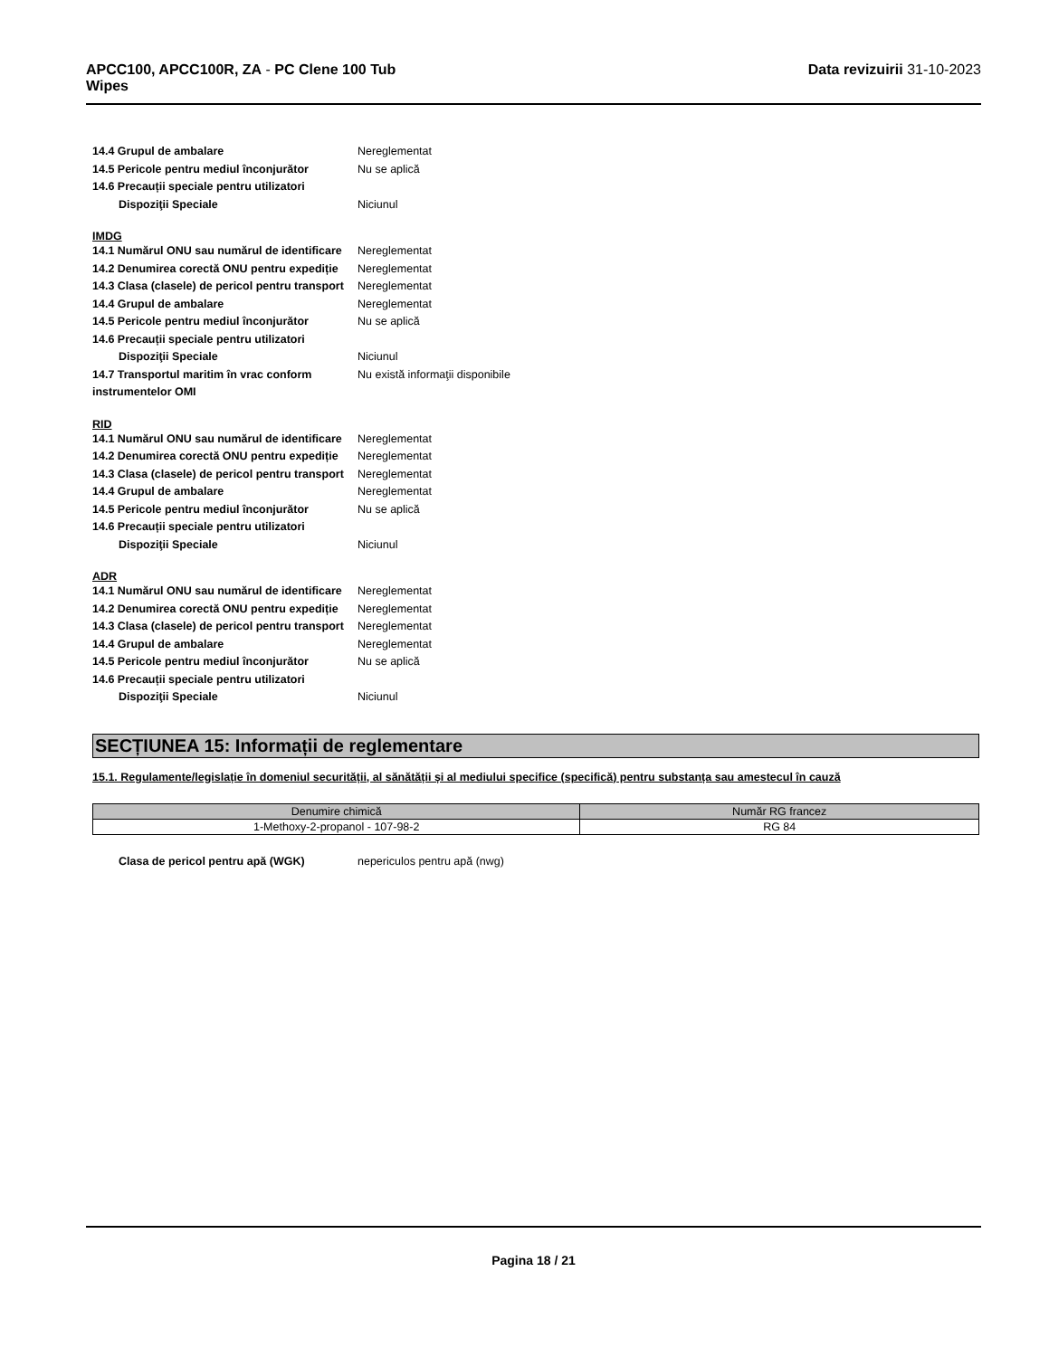APCC100, APCC100R, ZA - PC Clene 100 Tub
Wipes
Data revizuirii 31-10-2023
14.4 Grupul de ambalare Nereglementat
14.5 Pericole pentru mediul înconjurător
Nu se aplică
14.6 Precauții speciale pentru utilizatori
Dispoziţii Speciale Niciunul
IMDG
14.1 Numărul ONU sau numărul de identificare
Nereglementat
14.2 Denumirea corectă ONU pentru expediție
Nereglementat
14.3 Clasa (clasele) de pericol pentru transport
Nereglementat
14.4 Grupul de ambalare Nereglementat
14.5 Pericole pentru mediul înconjurător
Nu se aplică
14.6 Precauții speciale pentru utilizatori
Dispoziţii Speciale Niciunul
14.7 Transportul maritim în vrac conform instrumentelor OMI
Nu există informaţii disponibile
RID
14.1 Numărul ONU sau numărul de identificare
Nereglementat
14.2 Denumirea corectă ONU pentru expediție
Nereglementat
14.3 Clasa (clasele) de pericol pentru transport
Nereglementat
14.4 Grupul de ambalare Nereglementat
14.5 Pericole pentru mediul înconjurător
Nu se aplică
14.6 Precauții speciale pentru utilizatori
Dispoziţii Speciale Niciunul
ADR
14.1 Numărul ONU sau numărul de identificare
Nereglementat
14.2 Denumirea corectă ONU pentru expediție
Nereglementat
14.3 Clasa (clasele) de pericol pentru transport
Nereglementat
14.4 Grupul de ambalare Nereglementat
14.5 Pericole pentru mediul înconjurător
Nu se aplică
14.6 Precauții speciale pentru utilizatori
Dispoziţii Speciale Niciunul
SECȚIUNEA 15: Informații de reglementare
15.1. Regulamente/legislație în domeniul securității, al sănătății și al mediului specifice (specifică) pentru substanța sau amestecul în cauză
| Denumire chimică | Număr RG francez |
| --- | --- |
| 1-Methoxy-2-propanol - 107-98-2 | RG 84 |
Clasa de pericol pentru apă (WGK) nepericulos pentru apă (nwg)
Pagina 18 / 21